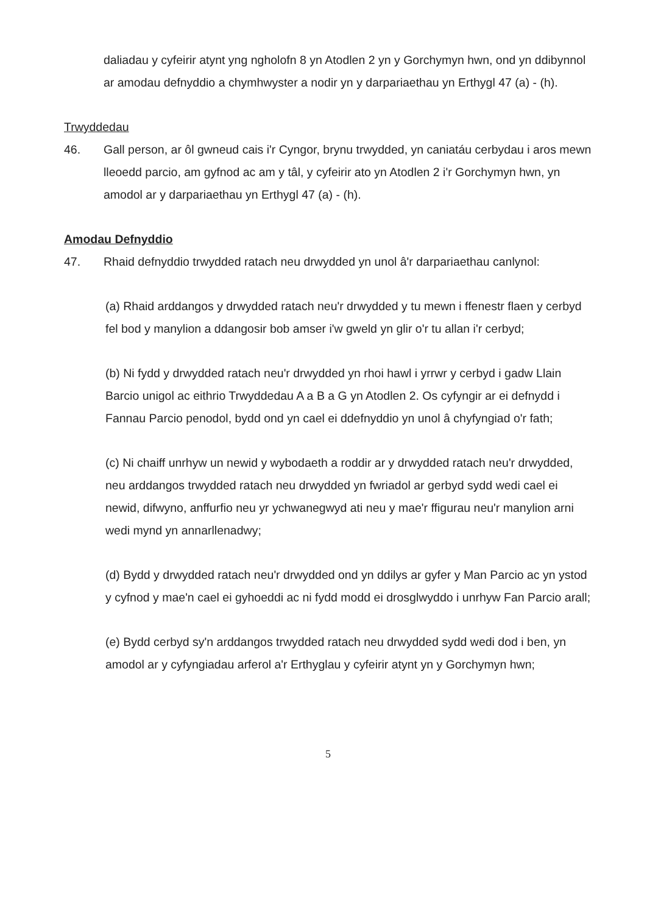daliadau y cyfeirir atynt yng ngholofn 8 yn Atodlen 2 yn y Gorchymyn hwn, ond yn ddibynnol ar amodau defnyddio a chymhwyster a nodir yn y darpariaethau yn Erthygl 47 (a) - (h).
Trwyddedau
46. Gall person, ar ôl gwneud cais i'r Cyngor, brynu trwydded, yn caniatáu cerbydau i aros mewn lleoedd parcio, am gyfnod ac am y tâl, y cyfeirir ato yn Atodlen 2 i'r Gorchymyn hwn, yn amodol ar y darpariaethau yn Erthygl 47 (a) - (h).
Amodau Defnyddio
47. Rhaid defnyddio trwydded ratach neu drwydded yn unol â'r darpariaethau canlynol:
(a) Rhaid arddangos y drwydded ratach neu'r drwydded y tu mewn i ffenestr flaen y cerbyd fel bod y manylion a ddangosir bob amser i'w gweld yn glir o'r tu allan i'r cerbyd;
(b) Ni fydd y drwydded ratach neu'r drwydded yn rhoi hawl i yrrwr y cerbyd i gadw Llain Barcio unigol ac eithrio Trwyddedau A a B a G yn Atodlen 2. Os cyfyngir ar ei defnydd i Fannau Parcio penodol, bydd ond yn cael ei ddefnyddio yn unol â chyfyngiad o'r fath;
(c) Ni chaiff unrhyw un newid y wybodaeth a roddir ar y drwydded ratach neu'r drwydded, neu arddangos trwydded ratach neu drwydded yn fwriadol ar gerbyd sydd wedi cael ei newid, difwyno, anffurfio neu yr ychwanegwyd ati neu y mae'r ffigurau neu'r manylion arni wedi mynd yn annarllenadwy;
(d) Bydd y drwydded ratach neu'r drwydded ond yn ddilys ar gyfer y Man Parcio ac yn ystod y cyfnod y mae'n cael ei gyhoeddi ac ni fydd modd ei drosglwyddo i unrhyw Fan Parcio arall;
(e) Bydd cerbyd sy'n arddangos trwydded ratach neu drwydded sydd wedi dod i ben, yn amodol ar y cyfyngiadau arferol a'r Erthyglau y cyfeirir atynt yn y Gorchymyn hwn;
5